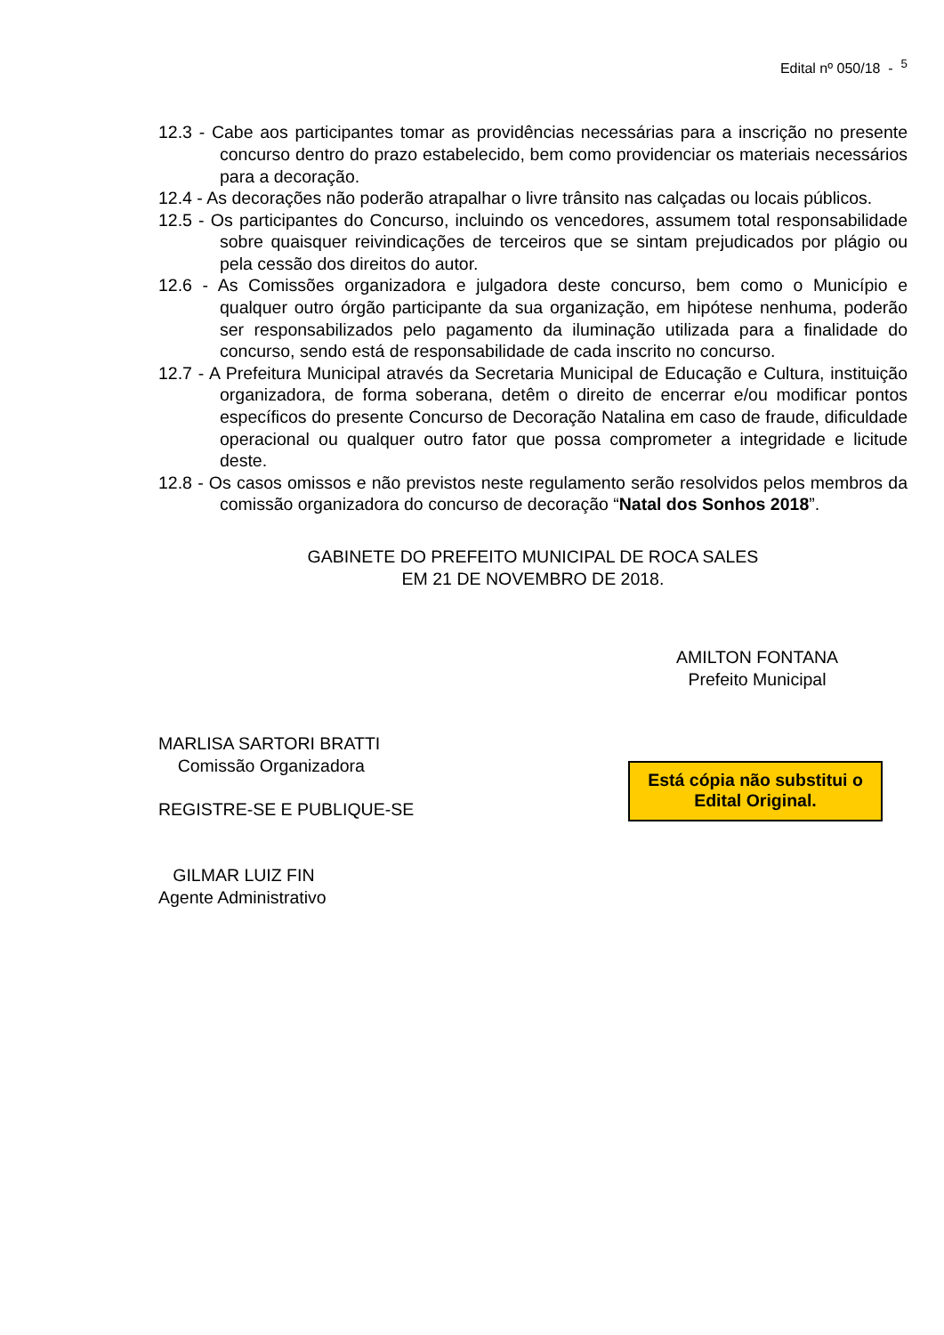Edital nº 050/18 - <sup>5</sup>
12.3 - Cabe aos participantes tomar as providências necessárias para a inscrição no presente concurso dentro do prazo estabelecido, bem como providenciar os materiais necessários para a decoração.
12.4 - As decorações não poderão atrapalhar o livre trânsito nas calçadas ou locais públicos.
12.5 - Os participantes do Concurso, incluindo os vencedores, assumem total responsabilidade sobre quaisquer reivindicações de terceiros que se sintam prejudicados por plágio ou pela cessão dos direitos do autor.
12.6 - As Comissões organizadora e julgadora deste concurso, bem como o Município e qualquer outro órgão participante da sua organização, em hipótese nenhuma, poderão ser responsabilizados pelo pagamento da iluminação utilizada para a finalidade do concurso, sendo está de responsabilidade de cada inscrito no concurso.
12.7 - A Prefeitura Municipal através da Secretaria Municipal de Educação e Cultura, instituição organizadora, de forma soberana, detêm o direito de encerrar e/ou modificar pontos específicos do presente Concurso de Decoração Natalina em caso de fraude, dificuldade operacional ou qualquer outro fator que possa comprometer a integridade e licitude deste.
12.8 - Os casos omissos e não previstos neste regulamento serão resolvidos pelos membros da comissão organizadora do concurso de decoração “Natal dos Sonhos 2018”.
GABINETE DO PREFEITO MUNICIPAL DE ROCA SALES
EM 21 DE NOVEMBRO DE 2018.
AMILTON FONTANA
Prefeito Municipal
MARLISA SARTORI BRATTI
Comissão Organizadora
REGISTRE-SE E PUBLIQUE-SE
GILMAR LUIZ FIN
Agente Administrativo
Está cópia não substitui o Edital Original.